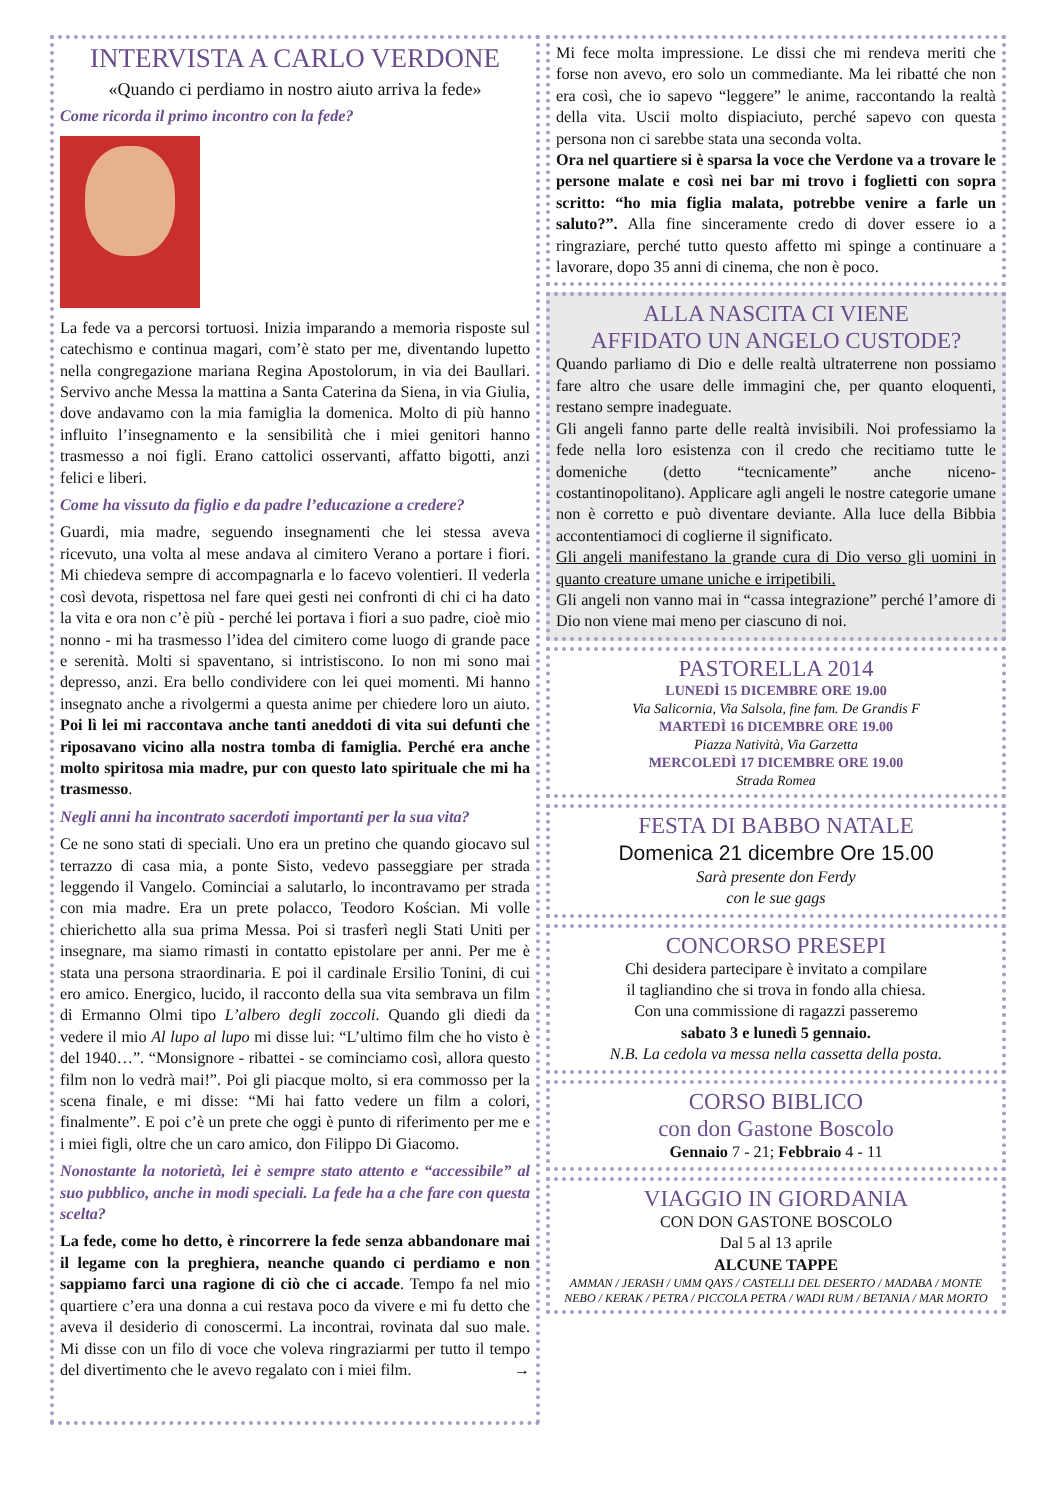INTERVISTA A CARLO VERDONE
«Quando ci perdiamo in nostro aiuto arriva la fede»
Come ricorda il primo incontro con la fede?
La fede va a percorsi tortuosi. Inizia imparando a memoria risposte sul catechismo e continua magari, com’è stato per me, diventando lupetto nella congregazione mariana Regina Apostolorum, in via dei Baullari. Servivo anche Messa la mattina a Santa Caterina da Siena, in via Giulia, dove andavamo con la mia famiglia la domenica. Molto di più hanno influito l’insegnamento e la sensibilità che i miei genitori hanno trasmesso a noi figli. Erano cattolici osservanti, affatto bigotti, anzi felici e liberi.
Come ha vissuto da figlio e da padre l’educazione a credere?
Guardi, mia madre, seguendo insegnamenti che lei stessa aveva ricevuto, una volta al mese andava al cimitero Verano a portare i fiori. Mi chiedeva sempre di accompagnarla e lo facevo volentieri. Il vederla così devota, rispettosa nel fare quei gesti nei confronti di chi ci ha dato la vita e ora non c’è più - perché lei portava i fiori a suo padre, cioè mio nonno - mi ha trasmesso l’idea del cimitero come luogo di grande pace e serenità. Molti si spaventano, si intristiscono. Io non mi sono mai depresso, anzi. Era bello condividere con lei quei momenti. Mi hanno insegnato anche a rivolgermi a questa animе per chiedere loro un aiuto. Poi lì lei mi raccontava anche tanti aneddoti di vita sui defunti che riposavano vicino alla nostra tomba di famiglia. Perché era anche molto spiritosa mia madre, pur con questo lato spirituale che mi ha trasmesso.
Negli anni ha incontrato sacerdoti importanti per la sua vita?
Ce ne sono stati di speciali. Uno era un pretino che quando giocavo sul terrazzo di casa mia, a ponte Sisto, vedevo passeggiare per strada leggendo il Vangelo. Cominciai a salutarlo, lo incontravamo per strada con mia madre. Era un prete polacco, Teodoro Kościan. Mi volle chierichetto alla sua prima Messa. Poi si trasferì negli Stati Uniti per insegnare, ma siamo rimasti in contatto epistolare per anni. Per me è stata una persona straordinaria. E poi il cardinale Ersilio Tonini, di cui ero amico. Energico, lucido, il racconto della sua vita sembrava un film di Ermanno Olmi tipo L’albero degli zoccoli. Quando gli diedi da vedere il mio Al lupo al lupo mi disse lui: “L’ultimo film che ho visto è del 1940…”. “Monsignore - ribattei - se cominciamo così, allora questo film non lo vedrà mai!”. Poi gli piacque molto, si era commosso per la scena finale, e mi disse: “Mi hai fatto vedere un film a colori, finalmente”. E poi c’è un prete che oggi è punto di riferimento per me e i miei figli, oltre che un caro amico, don Filippo Di Giacomo.
Nonostante la notorietà, lei è sempre stato attento e “accessibile” al suo pubblico, anche in modi speciali. La fede ha a che fare con questa scelta?
La fede, come ho detto, è rincorrere la fede senza abbandonare mai il legame con la preghiera, neanche quando ci perdiamo e non sappiamo farci una ragione di ciò che ci accade. Tempo fa nel mio quartiere c’era una donna a cui restava poco da vivere e mi fu detto che aveva il desiderio di conoscermi. La incontrai, rovinata dal suo male. Mi disse con un filo di voce che voleva ringraziarmi per tutto il tempo del divertimento che le avevo regalato con i miei film. →
Mi fece molta impressione. Le dissi che mi rendeva meriti che forse non avevo, ero solo un commediante. Ma lei ribatté che non era così, che io sapevo “leggere” le anime, raccontando la realtà della vita. Uscii molto dispiaciuto, perché sapevo con questa persona non ci sarebbe stata una seconda volta.
Ora nel quartiere si è sparsa la voce che Verdone va a trovare le persone malate e così nei bar mi trovo i foglietti con sopra scritto: “ho mia figlia malata, potrebbe venire a farle un saluto?”. Alla fine sinceramente credo di dover essere io a ringraziare, perché tutto questo affetto mi spinge a continuare a lavorare, dopo 35 anni di cinema, che non è poco.
ALLA NASCITA CI VIENE
AFFIDATO UN ANGELO CUSTODE?
Quando parliamo di Dio e delle realtà ultraterrene non possiamo fare altro che usare delle immagini che, per quanto eloquenti, restano sempre inadeguate.
Gli angeli fanno parte delle realtà invisibili. Noi professiamo la fede nella loro esistenza con il credo che recitiamo tutte le domeniche (detto “tecnicamente” anche niceno-costantinopolitano). Applicare agli angeli le nostre categorie umane non è corretto e può diventare deviante. Alla luce della Bibbia accontentiamoci di coglierne il significato.
Gli angeli manifestano la grande cura di Dio verso gli uomini in quanto creature umane uniche e irripetibili.
Gli angeli non vanno mai in “cassa integrazione” perché l’amore di Dio non viene mai meno per ciascuno di noi.
PASTORELLA 2014
LUNEDÌ 15 DICEMBRE ORE 19.00
Via Salicornia, Via Salsola, fine fam. De Grandis F
MARTEDÌ 16 DICEMBRE ORE 19.00
Piazza Natività, Via Garzetta
MERCOLEDÌ 17 DICEMBRE ORE 19.00
Strada Romea
FESTA DI BABBO NATALE
Domenica 21 dicembre Ore 15.00
Sarà presente don Ferdy
con le sue gags
CONCORSO PRESEPI
Chi desidera partecipare è invitato a compilare
il tagliandino che si trova in fondo alla chiesa.
Con una commissione di ragazzi passeremo
sabato 3 e lunedì 5 gennaio.
N.B. La cedola va messa nella cassetta della posta.
CORSO BIBLICO
con don Gastone Boscolo
Gennaio 7 - 21; Febbraio 4 - 11
VIAGGIO IN GIORDANIA
CON DON GASTONE BOSCOLO
Dal 5 al 13 aprile
ALCUNE TAPPE
AMMAN / JERASH / UMM QAYS / CASTELLI DEL DESERTO / MADABA / MONTE NEBO / KERAK / PETRA / PICCOLA PETRA / WADI RUM / BETANIA / MAR MORTO